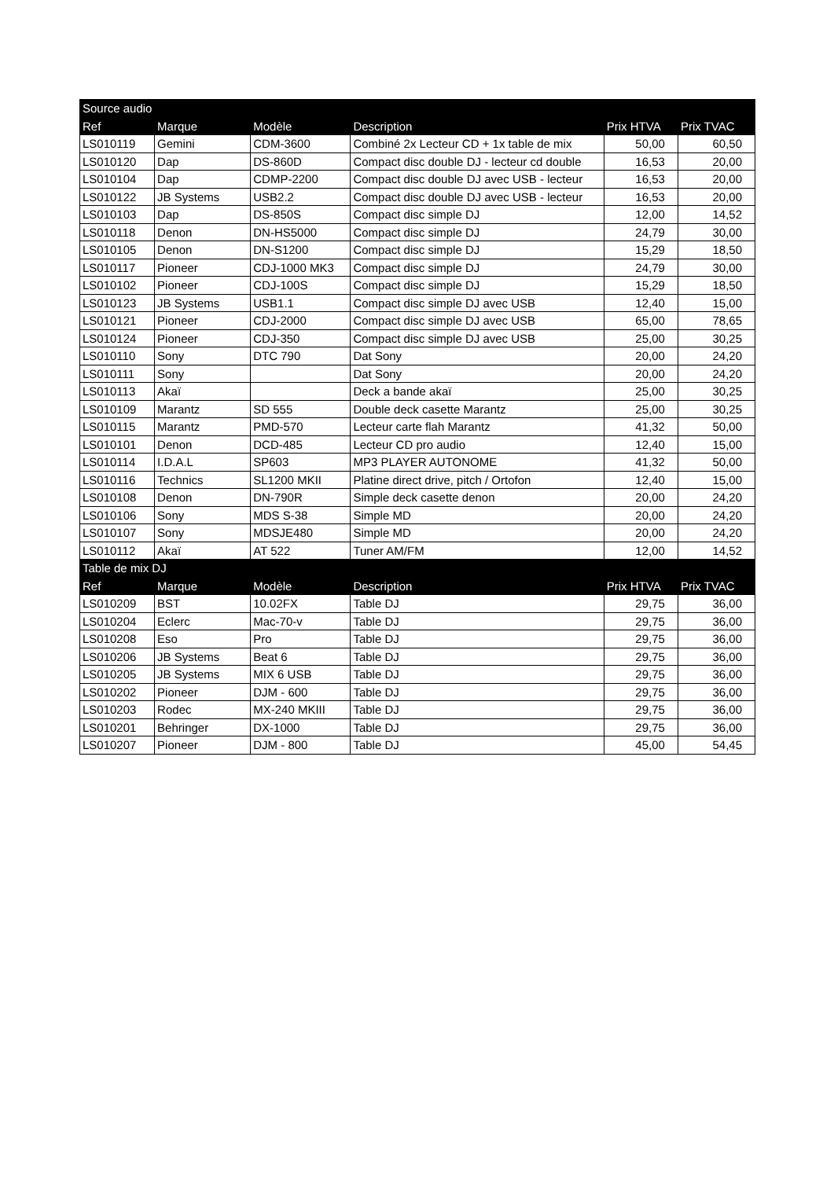| Source audio | | | | | |
| --- | --- | --- | --- | --- | --- |
| Ref | Marque | Modèle | Description | Prix HTVA | Prix TVAC |
| LS010119 | Gemini | CDM-3600 | Combiné 2x Lecteur CD + 1x table de mix | 50,00 | 60,50 |
| LS010120 | Dap | DS-860D | Compact disc double DJ - lecteur cd double | 16,53 | 20,00 |
| LS010104 | Dap | CDMP-2200 | Compact disc double DJ avec USB - lecteur | 16,53 | 20,00 |
| LS010122 | JB Systems | USB2.2 | Compact disc double DJ avec USB - lecteur | 16,53 | 20,00 |
| LS010103 | Dap | DS-850S | Compact disc simple DJ | 12,00 | 14,52 |
| LS010118 | Denon | DN-HS5000 | Compact disc simple DJ | 24,79 | 30,00 |
| LS010105 | Denon | DN-S1200 | Compact disc simple DJ | 15,29 | 18,50 |
| LS010117 | Pioneer | CDJ-1000 MK3 | Compact disc simple DJ | 24,79 | 30,00 |
| LS010102 | Pioneer | CDJ-100S | Compact disc simple DJ | 15,29 | 18,50 |
| LS010123 | JB Systems | USB1.1 | Compact disc simple DJ avec USB | 12,40 | 15,00 |
| LS010121 | Pioneer | CDJ-2000 | Compact disc simple DJ avec USB | 65,00 | 78,65 |
| LS010124 | Pioneer | CDJ-350 | Compact disc simple DJ avec USB | 25,00 | 30,25 |
| LS010110 | Sony | DTC 790 | Dat Sony | 20,00 | 24,20 |
| LS010111 | Sony | | Dat Sony | 20,00 | 24,20 |
| LS010113 | Akaï | | Deck a bande akaï | 25,00 | 30,25 |
| LS010109 | Marantz | SD 555 | Double deck casette Marantz | 25,00 | 30,25 |
| LS010115 | Marantz | PMD-570 | Lecteur carte flah Marantz | 41,32 | 50,00 |
| LS010101 | Denon | DCD-485 | Lecteur CD pro audio | 12,40 | 15,00 |
| LS010114 | I.D.A.L | SP603 | MP3 PLAYER AUTONOME | 41,32 | 50,00 |
| LS010116 | Technics | SL1200 MKII | Platine direct drive, pitch / Ortofon | 12,40 | 15,00 |
| LS010108 | Denon | DN-790R | Simple deck casette denon | 20,00 | 24,20 |
| LS010106 | Sony | MDS S-38 | Simple MD | 20,00 | 24,20 |
| LS010107 | Sony | MDSJE480 | Simple MD | 20,00 | 24,20 |
| LS010112 | Akaï | AT 522 | Tuner AM/FM | 12,00 | 14,52 |
| Table de mix DJ | | | | | |
| Ref | Marque | Modèle | Description | Prix HTVA | Prix TVAC |
| LS010209 | BST | 10.02FX | Table DJ | 29,75 | 36,00 |
| LS010204 | Eclerc | Mac-70-v | Table DJ | 29,75 | 36,00 |
| LS010208 | Eso | Pro | Table DJ | 29,75 | 36,00 |
| LS010206 | JB Systems | Beat 6 | Table DJ | 29,75 | 36,00 |
| LS010205 | JB Systems | MIX 6 USB | Table DJ | 29,75 | 36,00 |
| LS010202 | Pioneer | DJM - 600 | Table DJ | 29,75 | 36,00 |
| LS010203 | Rodec | MX-240 MKIII | Table DJ | 29,75 | 36,00 |
| LS010201 | Behringer | DX-1000 | Table DJ | 29,75 | 36,00 |
| LS010207 | Pioneer | DJM - 800 | Table DJ | 45,00 | 54,45 |